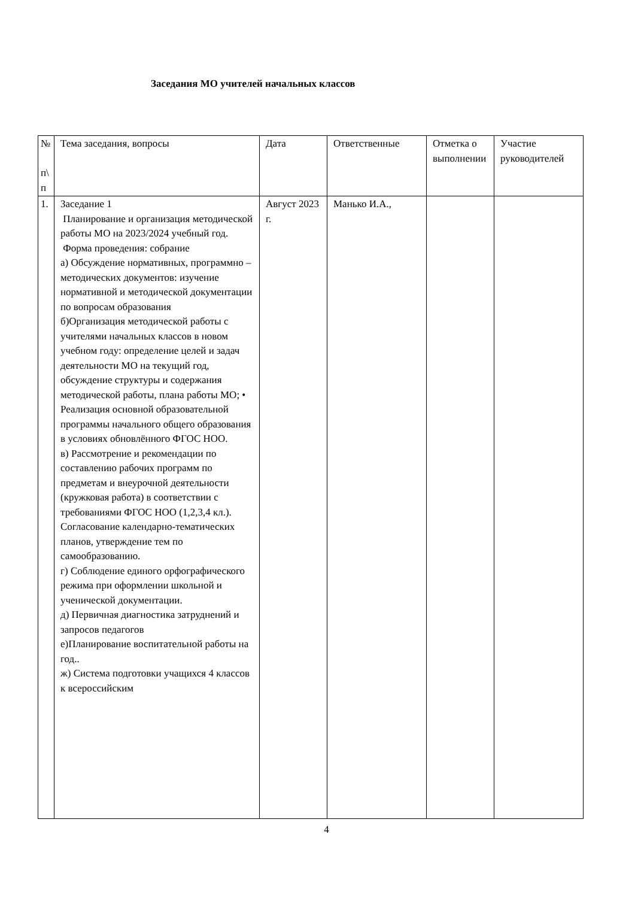Заседания МО учителей начальных классов
| № п\ п | Тема заседания, вопросы | Дата | Ответственные | Отметка о выполнении | Участие руководителей |
| 1. | Заседание 1 Планирование и организация методической работы МО на 2023/2024 учебный год. Форма проведения: собрание а) Обсуждение нормативных, программно –методических документов: изучение нормативной и методической документации по вопросам образования б)Организация методической работы с учителями начальных классов в новом учебном году: определение целей и задач деятельности МО на текущий год, обсуждение структуры и содержания методической работы, плана работы МО; • Реализация основной образовательной программы начального общего образования в условиях обновлённого ФГОС НОО. в) Рассмотрение и рекомендации по составлению рабочих программ по предметам и внеурочной деятельности (кружковая работа) в соответствии с требованиями ФГОС НОО (1,2,3,4 кл.). Согласование календарно-тематических планов, утверждение тем по самообразованию. г) Соблюдение единого орфографического режима при оформлении школьной и ученической документации. д) Первичная диагностика затруднений и запросов педагогов е)Планирование воспитательной работы на год.. ж) Система подготовки учащихся 4 классов к всероссийским | Август 2023 г. | Манько И.А., | | |
4